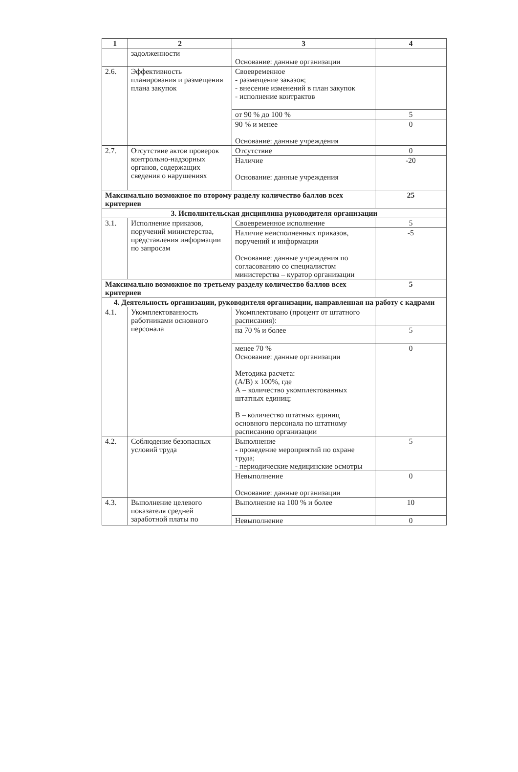| 1 | 2 | 3 | 4 |
| --- | --- | --- | --- |
| | задолженности | Основание: данные организации | |
| 2.6. | Эффективность планирования и размещения плана закупок | Своевременное - размещение заказов; - внесение изменений в план закупок - исполнение контрактов | |
| | | от 90 % до 100 % | 5 |
| | | 90 % и менее Основание: данные учреждения | 0 |
| 2.7. | Отсутствие актов проверок контрольно-надзорных органов, содержащих сведения о нарушениях | Отсутствие | 0 |
| | | Наличие Основание: данные учреждения | -20 |
| Максимально возможное по второму разделу количество баллов всех критериев | | | 25 |
| 3. Исполнительская дисциплина руководителя организации | | | |
| 3.1. | Исполнение приказов, поручений министерства, представления информации по запросам | Своевременное исполнение | 5 |
| | | Наличие неисполненных приказов, поручений и информации Основание: данные учреждения по согласованию со специалистом министерства – куратор организации | -5 |
| Максимально возможное по третьему разделу количество баллов всех критериев | | | 5 |
| 4. Деятельность организации, руководителя организации, направленная на работу с кадрами | | | |
| 4.1. | Укомплектованность работниками основного персонала | Укомплектовано (процент от штатного расписания): | |
| | | на 70 % и более | 5 |
| | | менее 70 % Основание: данные организации Методика расчета: (А/В) х 100%, где А – количество укомплектованных штатных единиц; В – количество штатных единиц основного персонала по штатному расписанию организации | 0 |
| 4.2. | Соблюдение безопасных условий труда | Выполнение - проведение мероприятий по охране труда; - периодические медицинские осмотры | 5 |
| | | Невыполнение Основание: данные организации | 0 |
| 4.3. | Выполнение целевого показателя средней заработной платы по | Выполнение на 100 % и более | 10 |
| | | Невыполнение | 0 |